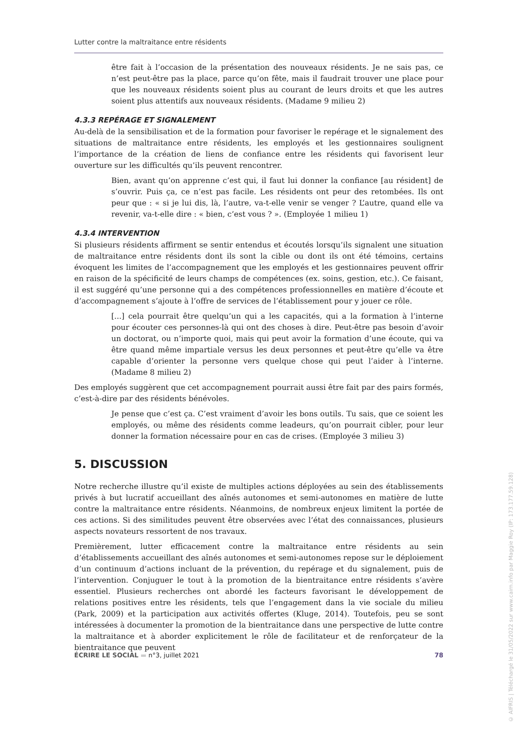Lutter contre la maltraitance entre résidents
être fait à l’occasion de la présentation des nouveaux résidents. Je ne sais pas, ce n’est peut-être pas la place, parce qu’on fête, mais il faudrait trouver une place pour que les nouveaux résidents soient plus au courant de leurs droits et que les autres soient plus attentifs aux nouveaux résidents. (Madame 9 milieu 2)
4.3.3 REPÉRAGE ET SIGNALEMENT
Au-delà de la sensibilisation et de la formation pour favoriser le repérage et le signalement des situations de maltraitance entre résidents, les employés et les gestionnaires soulignent l’importance de la création de liens de confiance entre les résidents qui favorisent leur ouverture sur les difficultés qu’ils peuvent rencontrer.
Bien, avant qu’on apprenne c’est qui, il faut lui donner la confiance [au résident] de s’ouvrir. Puis ça, ce n’est pas facile. Les résidents ont peur des retombées. Ils ont peur que : « si je lui dis, là, l’autre, va-t-elle venir se venger ? L’autre, quand elle va revenir, va-t-elle dire : « bien, c’est vous ? ». (Employée 1 milieu 1)
4.3.4 INTERVENTION
Si plusieurs résidents affirment se sentir entendus et écoutés lorsqu’ils signalent une situation de maltraitance entre résidents dont ils sont la cible ou dont ils ont été témoins, certains évoquent les limites de l’accompagnement que les employés et les gestionnaires peuvent offrir en raison de la spécificité de leurs champs de compétences (ex. soins, gestion, etc.). Ce faisant, il est suggéré qu’une personne qui a des compétences professionnelles en matière d’écoute et d’accompagnement s’ajoute à l’offre de services de l’établissement pour y jouer ce rôle.
[...] cela pourrait être quelqu’un qui a les capacités, qui a la formation à l’interne pour écouter ces personnes-là qui ont des choses à dire. Peut-être pas besoin d’avoir un doctorat, ou n’importe quoi, mais qui peut avoir la formation d’une écoute, qui va être quand même impartiale versus les deux personnes et peut-être qu’elle va être capable d’orienter la personne vers quelque chose qui peut l’aider à l’interne. (Madame 8 milieu 2)
Des employés suggèrent que cet accompagnement pourrait aussi être fait par des pairs formés, c’est-à-dire par des résidents bénévoles.
Je pense que c’est ça. C’est vraiment d’avoir les bons outils. Tu sais, que ce soient les employés, ou même des résidents comme leadeurs, qu’on pourrait cibler, pour leur donner la formation nécessaire pour en cas de crises. (Employée 3 milieu 3)
5. DISCUSSION
Notre recherche illustre qu’il existe de multiples actions déployées au sein des établissements privés à but lucratif accueillant des aînés autonomes et semi-autonomes en matière de lutte contre la maltraitance entre résidents. Néanmoins, de nombreux enjeux limitent la portée de ces actions. Si des similitudes peuvent être observées avec l’état des connaissances, plusieurs aspects novateurs ressortent de nos travaux.
Premièrement, lutter efficacement contre la maltraitance entre résidents au sein d’établissements accueillant des aînés autonomes et semi-autonomes repose sur le déploiement d’un continuum d’actions incluant de la prévention, du repérage et du signalement, puis de l’intervention. Conjuguer le tout à la promotion de la bientraitance entre résidents s’avère essentiel. Plusieurs recherches ont abordé les facteurs favorisant le développement de relations positives entre les résidents, tels que l’engagement dans la vie sociale du milieu (Park, 2009) et la participation aux activités offertes (Kluge, 2014). Toutefois, peu se sont intéressées à documenter la promotion de la bientraitance dans une perspective de lutte contre la maltraitance et à aborder explicitement le rôle de facilitateur et de renforçateur de la bientraitance que peuvent
ÉCRIRE LE SOCIAL ▬ n°3, juillet 2021 78
© AIFRIS | Téléchargé le 31/05/2022 sur www.cairn.info par Maggie Roy (IP: 173.177.59.128)